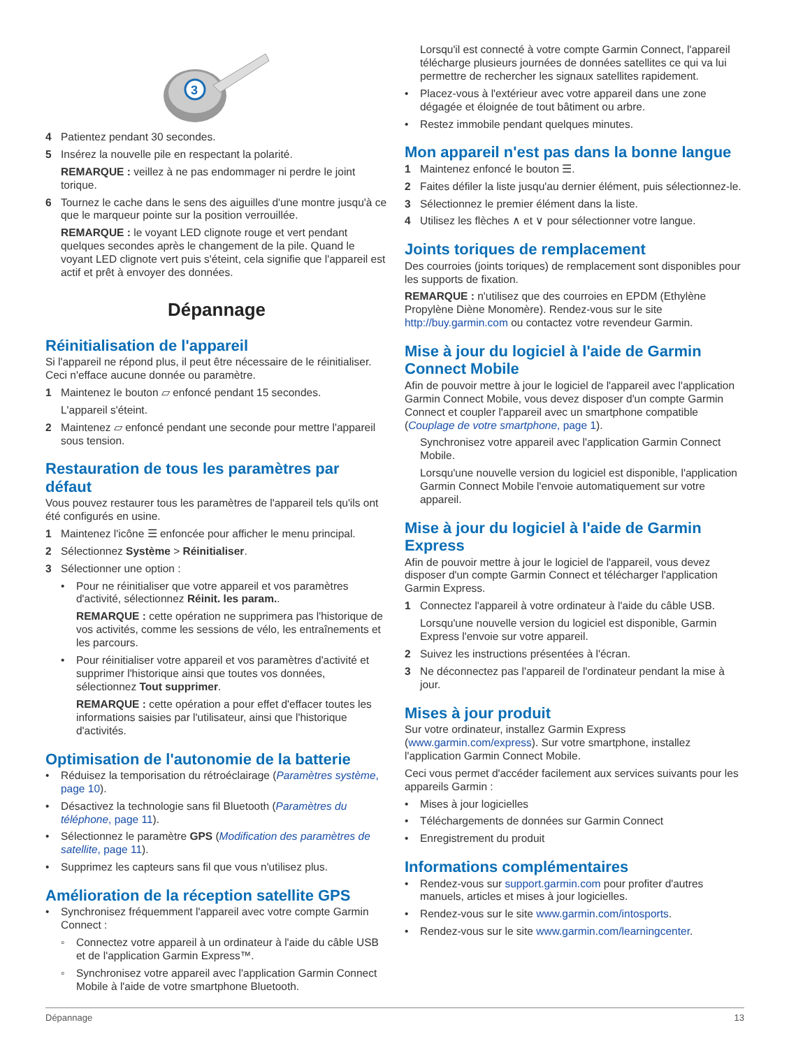3
4 Patientez pendant 30 secondes.
5 Insérez la nouvelle pile en respectant la polarité.
REMARQUE : veillez à ne pas endommager ni perdre le joint torique.
6 Tournez le cache dans le sens des aiguilles d'une montre jusqu'à ce que le marqueur pointe sur la position verrouillée.
REMARQUE : le voyant LED clignote rouge et vert pendant quelques secondes après le changement de la pile. Quand le voyant LED clignote vert puis s'éteint, cela signifie que l'appareil est actif et prêt à envoyer des données.
Dépannage
Réinitialisation de l'appareil
Si l'appareil ne répond plus, il peut être nécessaire de le réinitialiser. Ceci n'efface aucune donnée ou paramètre.
1 Maintenez le bouton ⏥ enfoncé pendant 15 secondes.
L'appareil s'éteint.
2 Maintenez ⏥ enfoncé pendant une seconde pour mettre l'appareil sous tension.
Restauration de tous les paramètres par défaut
Vous pouvez restaurer tous les paramètres de l'appareil tels qu'ils ont été configurés en usine.
1 Maintenez l'icône ☰ enfoncée pour afficher le menu principal.
2 Sélectionnez Système > Réinitialiser.
3 Sélectionner une option :
• Pour ne réinitialiser que votre appareil et vos paramètres d'activité, sélectionnez Réinit. les param..
REMARQUE : cette opération ne supprimera pas l'historique de vos activités, comme les sessions de vélo, les entraînements et les parcours.
• Pour réinitialiser votre appareil et vos paramètres d'activité et supprimer l'historique ainsi que toutes vos données, sélectionnez Tout supprimer.
REMARQUE : cette opération a pour effet d'effacer toutes les informations saisies par l'utilisateur, ainsi que l'historique d'activités.
Optimisation de l'autonomie de la batterie
• Réduisez la temporisation du rétroéclairage (Paramètres système, page 10).
• Désactivez la technologie sans fil Bluetooth (Paramètres du téléphone, page 11).
• Sélectionnez le paramètre GPS (Modification des paramètres de satellite, page 11).
• Supprimez les capteurs sans fil que vous n'utilisez plus.
Amélioration de la réception satellite GPS
• Synchronisez fréquemment l'appareil avec votre compte Garmin Connect :
◦ Connectez votre appareil à un ordinateur à l'aide du câble USB et de l'application Garmin Express™.
◦ Synchronisez votre appareil avec l'application Garmin Connect Mobile à l'aide de votre smartphone Bluetooth.
Lorsqu'il est connecté à votre compte Garmin Connect, l'appareil télécharge plusieurs journées de données satellites ce qui va lui permettre de rechercher les signaux satellites rapidement.
• Placez-vous à l'extérieur avec votre appareil dans une zone dégagée et éloignée de tout bâtiment ou arbre.
• Restez immobile pendant quelques minutes.
Mon appareil n'est pas dans la bonne langue
1 Maintenez enfoncé le bouton ☰.
2 Faites défiler la liste jusqu'au dernier élément, puis sélectionnez-le.
3 Sélectionnez le premier élément dans la liste.
4 Utilisez les flèches ∧ et ∨ pour sélectionner votre langue.
Joints toriques de remplacement
Des courroies (joints toriques) de remplacement sont disponibles pour les supports de fixation.
REMARQUE : n'utilisez que des courroies en EPDM (Ethylène Propylène Diène Monomère). Rendez-vous sur le site http://buy.garmin.com ou contactez votre revendeur Garmin.
Mise à jour du logiciel à l'aide de Garmin Connect Mobile
Afin de pouvoir mettre à jour le logiciel de l'appareil avec l'application Garmin Connect Mobile, vous devez disposer d'un compte Garmin Connect et coupler l'appareil avec un smartphone compatible (Couplage de votre smartphone, page 1).
Synchronisez votre appareil avec l'application Garmin Connect Mobile.
Lorsqu'une nouvelle version du logiciel est disponible, l'application Garmin Connect Mobile l'envoie automatiquement sur votre appareil.
Mise à jour du logiciel à l'aide de Garmin Express
Afin de pouvoir mettre à jour le logiciel de l'appareil, vous devez disposer d'un compte Garmin Connect et télécharger l'application Garmin Express.
1 Connectez l'appareil à votre ordinateur à l'aide du câble USB.
Lorsqu'une nouvelle version du logiciel est disponible, Garmin Express l'envoie sur votre appareil.
2 Suivez les instructions présentées à l'écran.
3 Ne déconnectez pas l'appareil de l'ordinateur pendant la mise à jour.
Mises à jour produit
Sur votre ordinateur, installez Garmin Express (www.garmin.com/express). Sur votre smartphone, installez l'application Garmin Connect Mobile.
Ceci vous permet d'accéder facilement aux services suivants pour les appareils Garmin :
• Mises à jour logicielles
• Téléchargements de données sur Garmin Connect
• Enregistrement du produit
Informations complémentaires
• Rendez-vous sur support.garmin.com pour profiter d'autres manuels, articles et mises à jour logicielles.
• Rendez-vous sur le site www.garmin.com/intosports.
• Rendez-vous sur le site www.garmin.com/learningcenter.
Dépannage 13